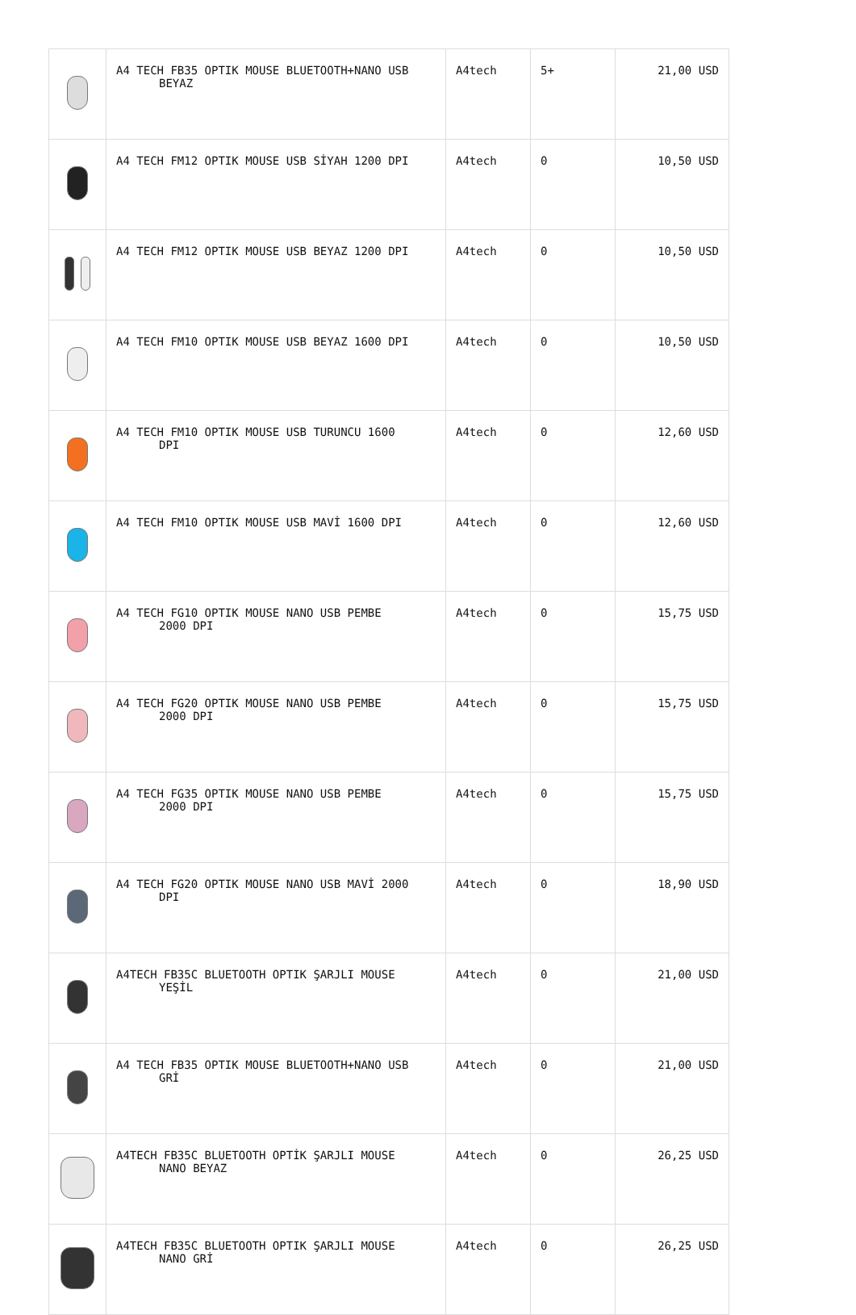| | A4 TECH FB35 OPTIK MOUSE BLUETOOTH+NANO USB BEYAZ | A4tech | 5+ | 21,00 USD |
| | A4 TECH FM12 OPTIK MOUSE USB SİYAH 1200 DPI | A4tech | 0 | 10,50 USD |
| | A4 TECH FM12 OPTIK MOUSE USB BEYAZ 1200 DPI | A4tech | 0 | 10,50 USD |
| | A4 TECH FM10 OPTIK MOUSE USB BEYAZ 1600 DPI | A4tech | 0 | 10,50 USD |
| | A4 TECH FM10 OPTIK MOUSE USB TURUNCU 1600 DPI | A4tech | 0 | 12,60 USD |
| | A4 TECH FM10 OPTIK MOUSE USB MAVİ 1600 DPI | A4tech | 0 | 12,60 USD |
| | A4 TECH FG10 OPTIK MOUSE NANO USB PEMBE 2000 DPI | A4tech | 0 | 15,75 USD |
| | A4 TECH FG20 OPTIK MOUSE NANO USB PEMBE 2000 DPI | A4tech | 0 | 15,75 USD |
| | A4 TECH FG35 OPTIK MOUSE NANO USB PEMBE 2000 DPI | A4tech | 0 | 15,75 USD |
| | A4 TECH FG20 OPTIK MOUSE NANO USB MAVİ 2000 DPI | A4tech | 0 | 18,90 USD |
| | A4TECH FB35C BLUETOOTH OPTIK ŞARJLI MOUSE YEŞİL | A4tech | 0 | 21,00 USD |
| | A4 TECH FB35 OPTIK MOUSE BLUETOOTH+NANO USB GRİ | A4tech | 0 | 21,00 USD |
| | A4TECH FB35C BLUETOOTH OPTİK ŞARJLI MOUSE NANO BEYAZ | A4tech | 0 | 26,25 USD |
| | A4TECH FB35C BLUETOOTH OPTIK ŞARJLI MOUSE NANO GRİ | A4tech | 0 | 26,25 USD |